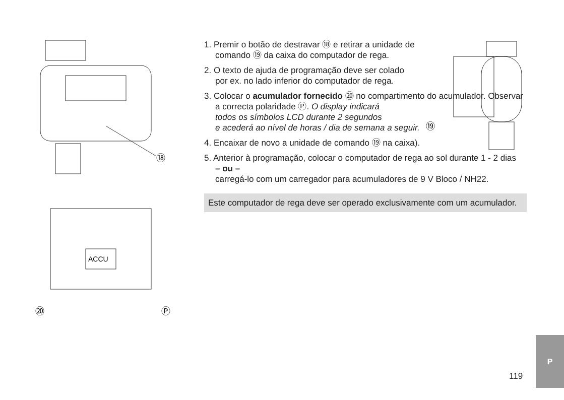⑱
ACCU
⑳
Ⓟ
⑲
1. Premir o botão de destravar ⑱ e retirar a unidade de comando ⑲ da caixa do computador de rega.
2. O texto de ajuda de programação deve ser colado por ex. no lado inferior do computador de rega.
3. Colocar o acumulador fornecido ⑳ no compartimento do acumulador. Observar
a correcta polaridade Ⓟ. O display indicará
todos os símbolos LCD durante 2 segundos
e acederá ao nível de horas / dia de semana a seguir.
4. Encaixar de novo a unidade de comando ⑲ na caixa).
5. Anterior à programação, colocar o computador de rega ao sol durante 1 - 2 dias
– ou –
carregá-lo com um carregador para acumuladores de 9 V Bloco / NH22.
Este computador de rega deve ser operado exclusivamente com um acumulador.
119
P